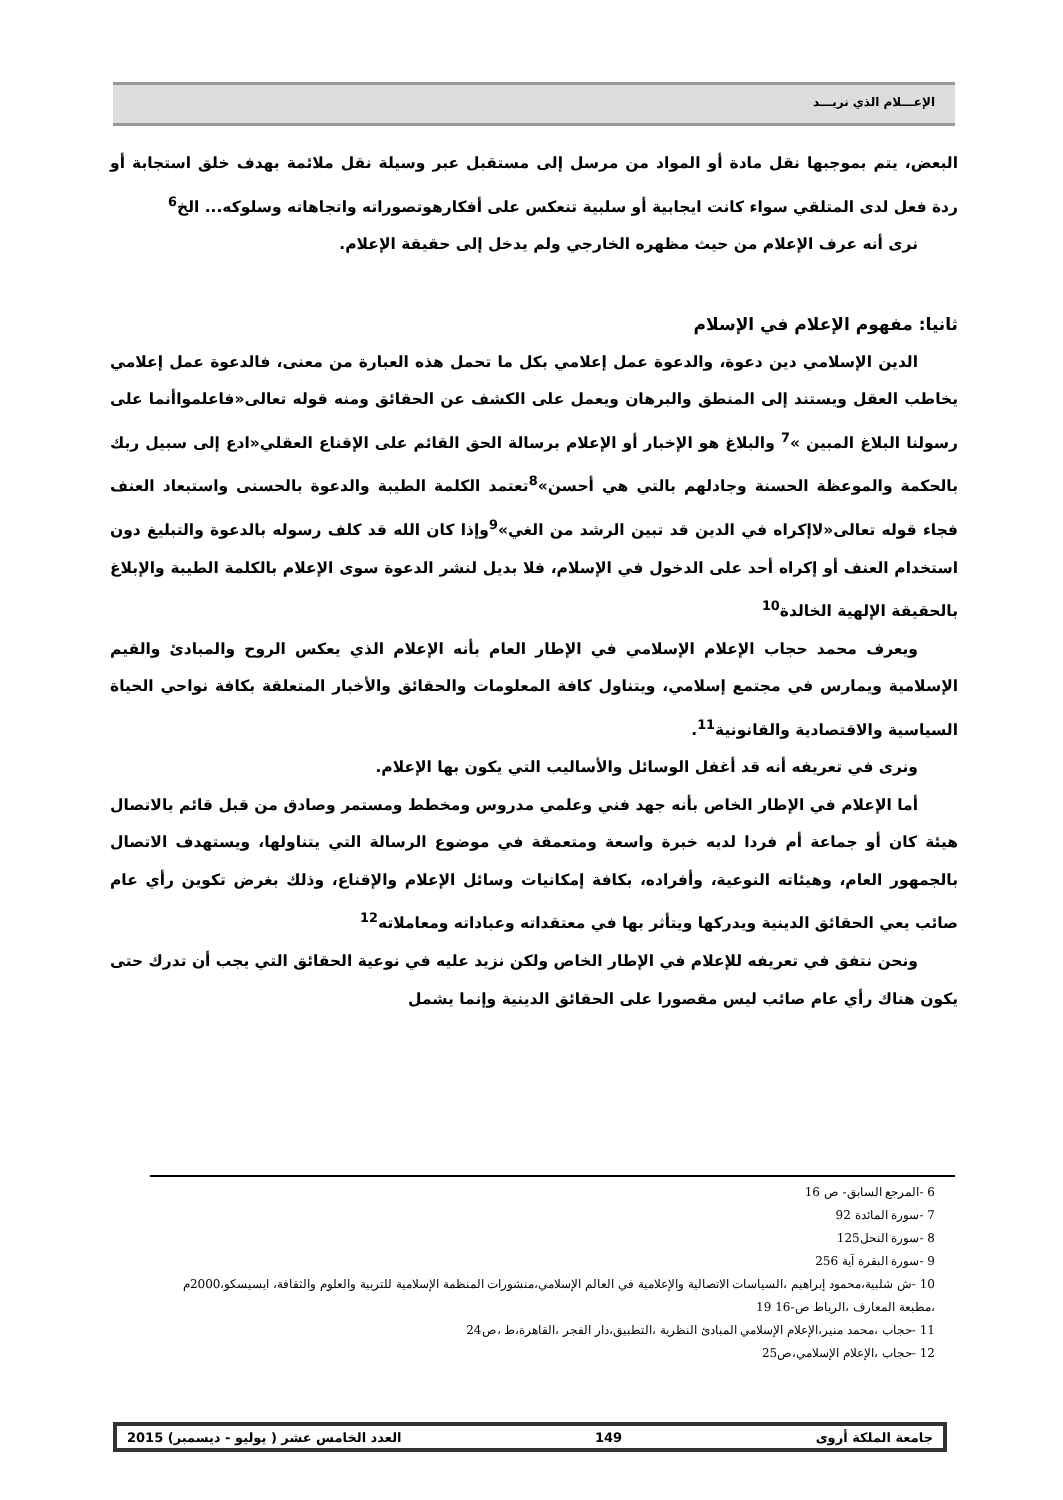الإعـــلام الذي نريـــد
البعض، يتم بموجبها نقل مادة أو المواد من مرسل إلى مستقبل عبر وسيلة نقل ملائمة بهدف خلق استجابة أو ردة فعل لدى المتلقي سواء كانت ايجابية أو سلبية تنعكس على أفكارهوتصوراته واتجاهاته وسلوكه... الخ<sup>6</sup>
نرى أنه عرف الإعلام من حيث مظهره الخارجي ولم يدخل إلى حقيقة الإعلام.
ثانيا: مفهوم الإعلام في الإسلام
الدين الإسلامي دين دعوة، والدعوة عمل إعلامي بكل ما تحمل هذه العبارة من معنى، فالدعوة عمل إعلامي يخاطب العقل ويستند إلى المنطق والبرهان ويعمل على الكشف عن الحقائق ومنه قوله تعالى«فاعلمواأنما على رسولنا البلاغ المبين »<sup>7</sup> والبلاغ هو الإخبار أو الإعلام برسالة الحق القائم على الإقناع العقلي«ادع إلى سبيل ربك بالحكمة والموعظة الحسنة وجادلهم بالتي هي أحسن»<sup>8</sup>تعتمد الكلمة الطيبة والدعوة بالحسنى واستبعاد العنف فجاء قوله تعالى«لاإكراه في الدين قد تبين الرشد من الغي»<sup>9</sup>وإذا كان الله قد كلف رسوله بالدعوة والتبليغ دون استخدام العنف أو إكراه أحد على الدخول في الإسلام، فلا بديل لنشر الدعوة سوى الإعلام بالكلمة الطيبة والإبلاغ بالحقيقة الإلهية الخالدة<sup>10</sup>
ويعرف محمد حجاب الإعلام الإسلامي في الإطار العام بأنه الإعلام الذي يعكس الروح والمبادئ والقيم الإسلامية ويمارس في مجتمع إسلامي، ويتناول كافة المعلومات والحقائق والأخبار المتعلقة بكافة نواحي الحياة السياسية والاقتصادية والقانونية<sup>11</sup>.
ونرى في تعريفه أنه قد أغفل الوسائل والأساليب التي يكون بها الإعلام.
أما الإعلام في الإطار الخاص بأنه جهد فني وعلمي مدروس ومخطط ومستمر وصادق من قبل قائم بالاتصال هيئة كان أو جماعة أم فردا لديه خبرة واسعة ومتعمقة في موضوع الرسالة التي يتناولها، ويستهدف الاتصال بالجمهور العام، وهيئاته النوعية، وأفراده، بكافة إمكانيات وسائل الإعلام والإقناع، وذلك بغرض تكوين رأي عام صائب يعي الحقائق الدينية ويدركها ويتأثر بها في معتقداته وعباداته ومعاملاته<sup>12</sup>
ونحن نتفق في تعريفه للإعلام في الإطار الخاص ولكن نزيد عليه في نوعية الحقائق التي يجب أن تدرك حتى يكون هناك رأي عام صائب ليس مقصورا على الحقائق الدينية وإنما يشمل
6 -المرجع السابق- ص 16
7 -سورة المائدة 92
8 -سورة النحل125
9 -سورة البقرة آية 256
10 -ش شلبية،محمود إبراهيم ،السياسات الاتصالية والإعلامية في العالم الإسلامي،منشورات المنظمة الإسلامية للتربية والعلوم والثقافة، ايسيسكو،2000م ،مطبعة المعارف ،الرباط ص-16 19
11 -حجاب ،محمد منير،الإعلام الإسلامي المبادئ النظرية ،التطبيق،دار الفجر ،القاهرة،ط ،ص24
12 -حجاب ،الإعلام الإسلامي،ص25
جامعة الملكة أروى 149 العدد الخامس عشر ( يوليو - ديسمبر) 2015